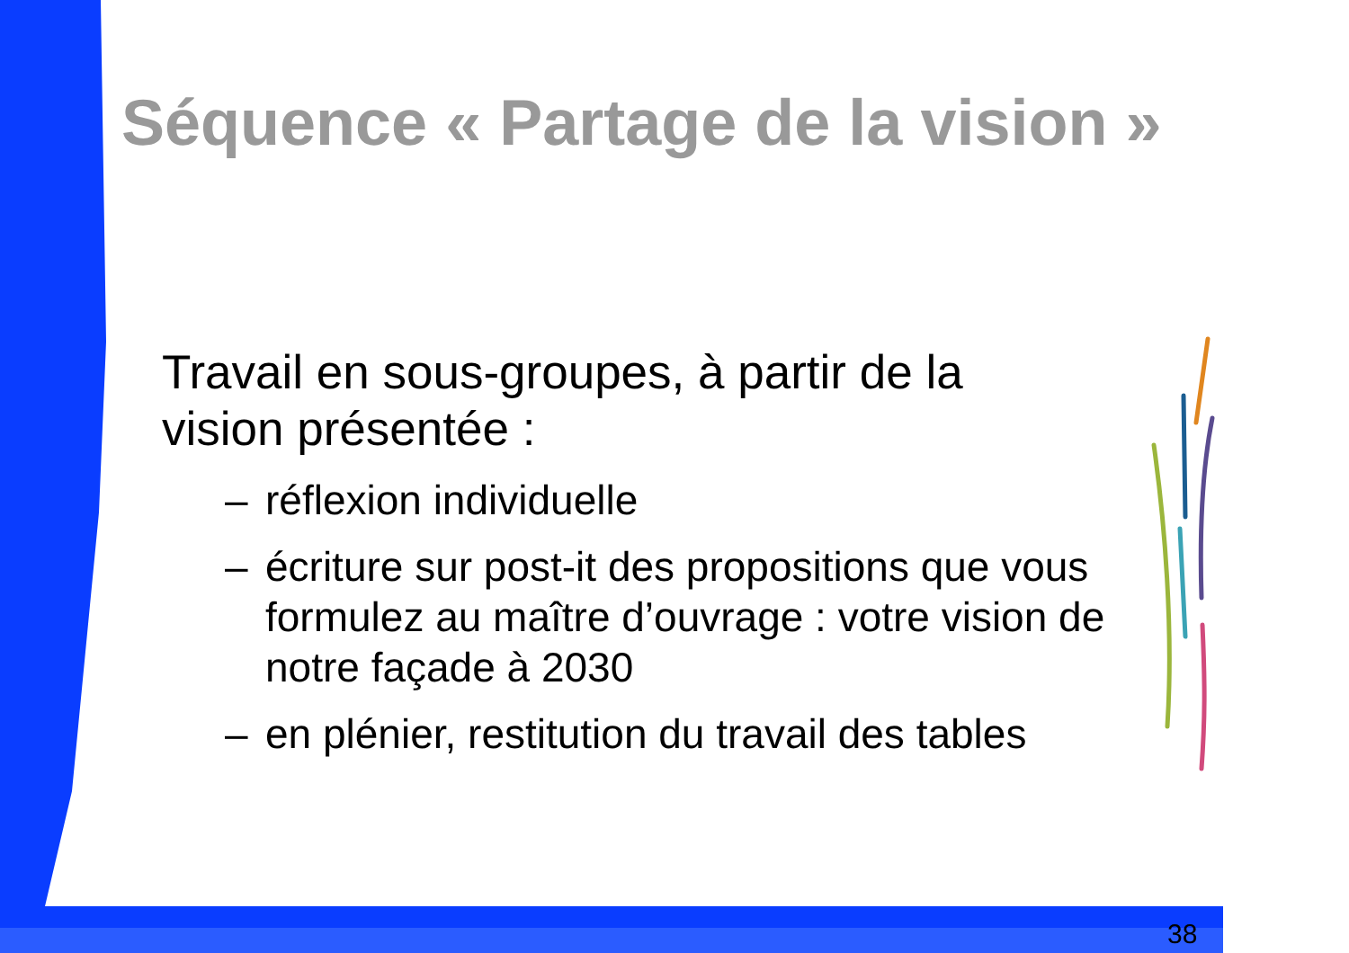Séquence « Partage de la vision »
Travail en sous-groupes, à partir de la
vision présentée :
– réflexion individuelle
– écriture sur post-it des propositions que vous formulez au maître d’ouvrage : votre vision de notre façade à 2030
– en plénier, restitution du travail des tables
38